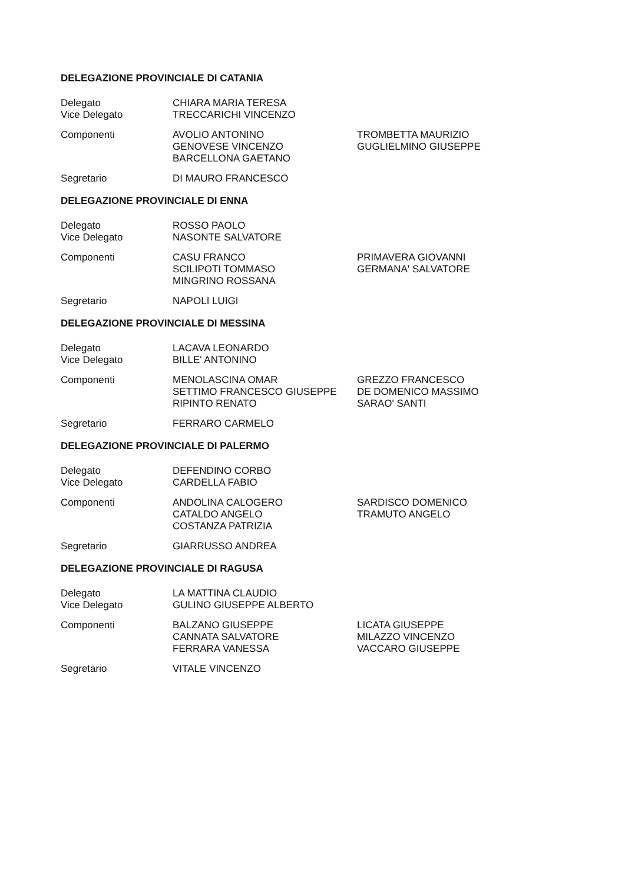DELEGAZIONE PROVINCIALE DI CATANIA
Delegato
Vice Delegato
CHIARA MARIA TERESA
TRECCARICHI VINCENZO
Componenti AVOLIO ANTONINO
GENOVESE VINCENZO
BARCELLONA GAETANO
TROMBETTA MAURIZIO
GUGLIELMINO GIUSEPPE
Segretario DI MAURO FRANCESCO
DELEGAZIONE PROVINCIALE DI ENNA
Delegato
Vice Delegato
ROSSO PAOLO
NASONTE SALVATORE
Componenti CASU FRANCO
SCILIPOTI TOMMASO
MINGRINO ROSSANA
PRIMAVERA GIOVANNI
GERMANA' SALVATORE
Segretario NAPOLI LUIGI
DELEGAZIONE PROVINCIALE DI MESSINA
Delegato
Vice Delegato
LACAVA LEONARDO
BILLE' ANTONINO
Componenti MENOLASCINA OMAR
SETTIMO FRANCESCO GIUSEPPE
RIPINTO RENATO
GREZZO FRANCESCO
DE DOMENICO MASSIMO
SARAO' SANTI
Segretario FERRARO CARMELO
DELEGAZIONE PROVINCIALE DI PALERMO
Delegato
Vice Delegato
DEFENDINO CORBO
CARDELLA FABIO
Componenti ANDOLINA CALOGERO
CATALDO ANGELO
COSTANZA PATRIZIA
SARDISCO DOMENICO
TRAMUTO ANGELO
Segretario GIARRUSSO ANDREA
DELEGAZIONE PROVINCIALE DI RAGUSA
Delegato
Vice Delegato
LA MATTINA CLAUDIO
GULINO GIUSEPPE ALBERTO
Componenti BALZANO GIUSEPPE
CANNATA SALVATORE
FERRARA VANESSA
LICATA GIUSEPPE
MILAZZO VINCENZO
VACCARO GIUSEPPE
Segretario VITALE VINCENZO